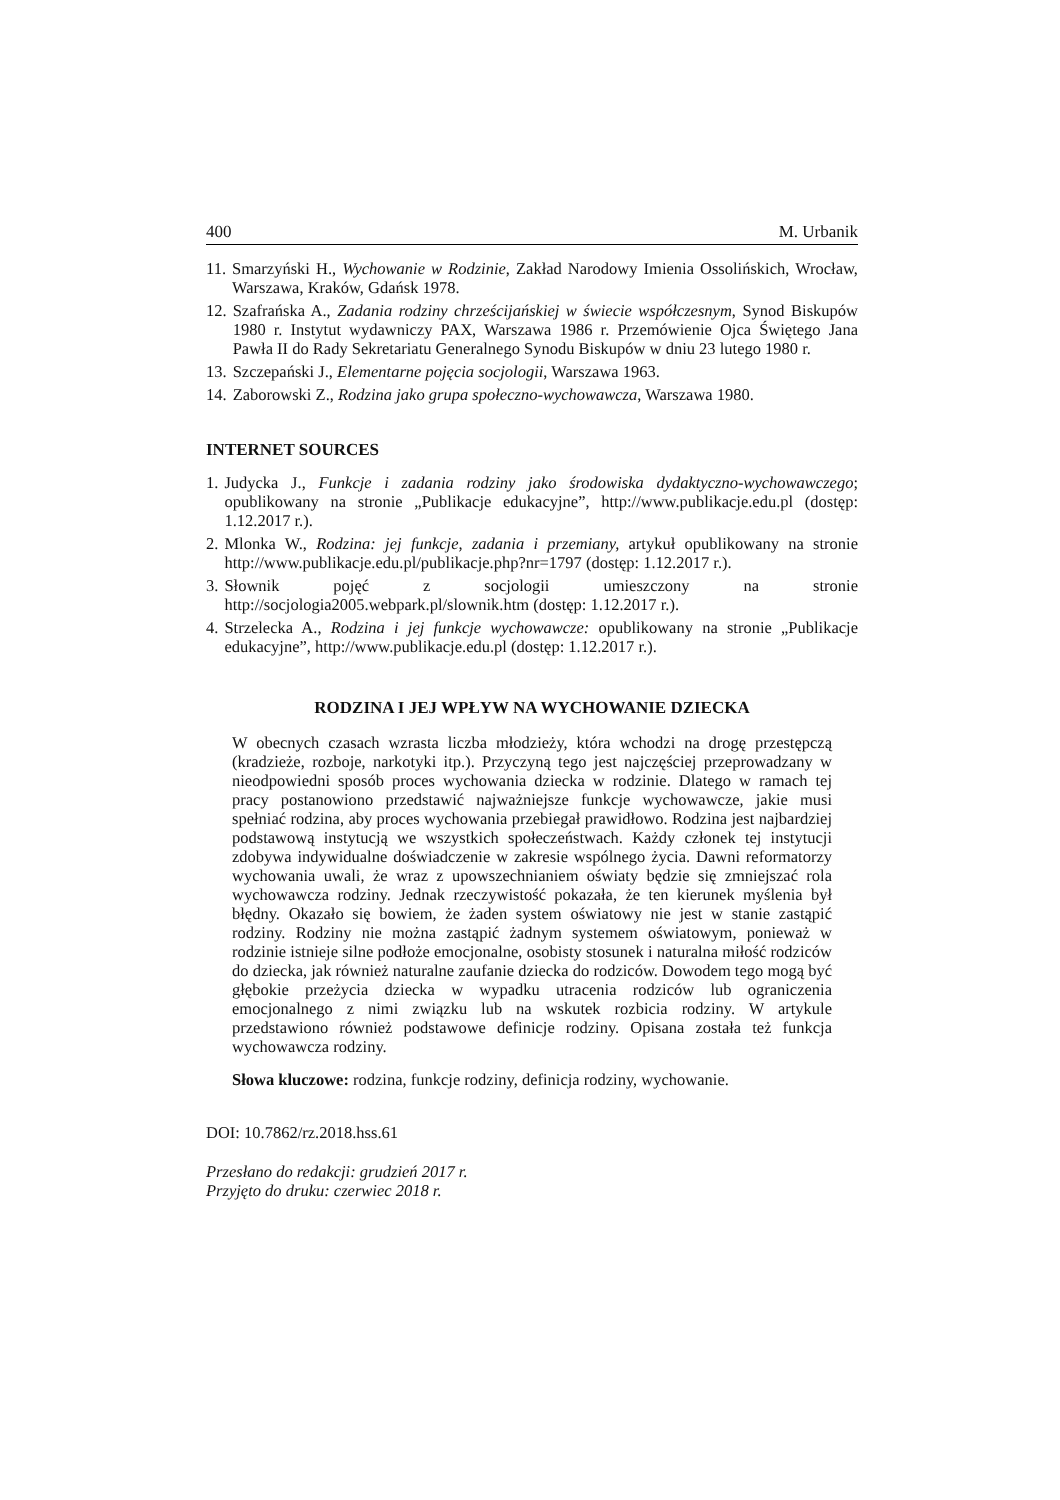400 M. Urbanik
11. Smarzyński H., Wychowanie w Rodzinie, Zakład Narodowy Imienia Ossolińskich, Wrocław, Warszawa, Kraków, Gdańsk 1978.
12. Szafrańska A., Zadania rodziny chrześcijańskiej w świecie współczesnym, Synod Biskupów 1980 r. Instytut wydawniczy PAX, Warszawa 1986 r. Przemówienie Ojca Świętego Jana Pawła II do Rady Sekretariatu Generalnego Synodu Biskupów w dniu 23 lutego 1980 r.
13. Szczepański J., Elementarne pojęcia socjologii, Warszawa 1963.
14. Zaborowski Z., Rodzina jako grupa społeczno-wychowawcza, Warszawa 1980.
INTERNET SOURCES
1. Judycka J., Funkcje i zadania rodziny jako środowiska dydaktyczno-wychowawczego; opublikowany na stronie „Publikacje edukacyjne”, http://www.publikacje.edu.pl (dostęp: 1.12.2017 r.).
2. Mlonka W., Rodzina: jej funkcje, zadania i przemiany, artykuł opublikowany na stronie http://www.publikacje.edu.pl/publikacje.php?nr=1797 (dostęp: 1.12.2017 r.).
3. Słownik pojęć z socjologii umieszczony na stronie http://socjologia2005.webpark.pl/slownik.htm (dostęp: 1.12.2017 r.).
4. Strzelecka A., Rodzina i jej funkcje wychowawcze: opublikowany na stronie „Publikacje edukacyjne”, http://www.publikacje.edu.pl (dostęp: 1.12.2017 r.).
RODZINA I JEJ WPŁYW NA WYCHOWANIE DZIECKA
W obecnych czasach wzrasta liczba młodzieży, która wchodzi na drogę przestępczą (kradzieże, rozboje, narkotyki itp.). Przyczyną tego jest najczęściej przeprowadzany w nieodpowiedni sposób proces wychowania dziecka w rodzinie. Dlatego w ramach tej pracy postanowiono przedstawić najważniejsze funkcje wychowawcze, jakie musi spełniać rodzina, aby proces wychowania przebiegał prawidłowo. Rodzina jest najbardziej podstawową instytucją we wszystkich społeczeństwach. Każdy członek tej instytucji zdobywa indywidualne doświadczenie w zakresie wspólnego życia. Dawni reformatorzy wychowania uwali, że wraz z upowszechnianiem oświaty będzie się zmniejszać rola wychowawcza rodziny. Jednak rzeczywistość pokazała, że ten kierunek myślenia był błędny. Okazało się bowiem, że żaden system oświatowy nie jest w stanie zastąpić rodziny. Rodziny nie można zastąpić żadnym systemem oświatowym, ponieważ w rodzinie istnieje silne podłoże emocjonalne, osobisty stosunek i naturalna miłość rodziców do dziecka, jak również naturalne zaufanie dziecka do rodziców. Dowodem tego mogą być głębokie przeżycia dziecka w wypadku utracenia rodziców lub ograniczenia emocjonalnego z nimi związku lub na wskutek rozbicia rodziny. W artykule przedstawiono również podstawowe definicje rodziny. Opisana została też funkcja wychowawcza rodziny.
Słowa kluczowe: rodzina, funkcje rodziny, definicja rodziny, wychowanie.
DOI: 10.7862/rz.2018.hss.61
Przesłano do redakcji: grudzień 2017 r.
Przyjęto do druku: czerwiec 2018 r.